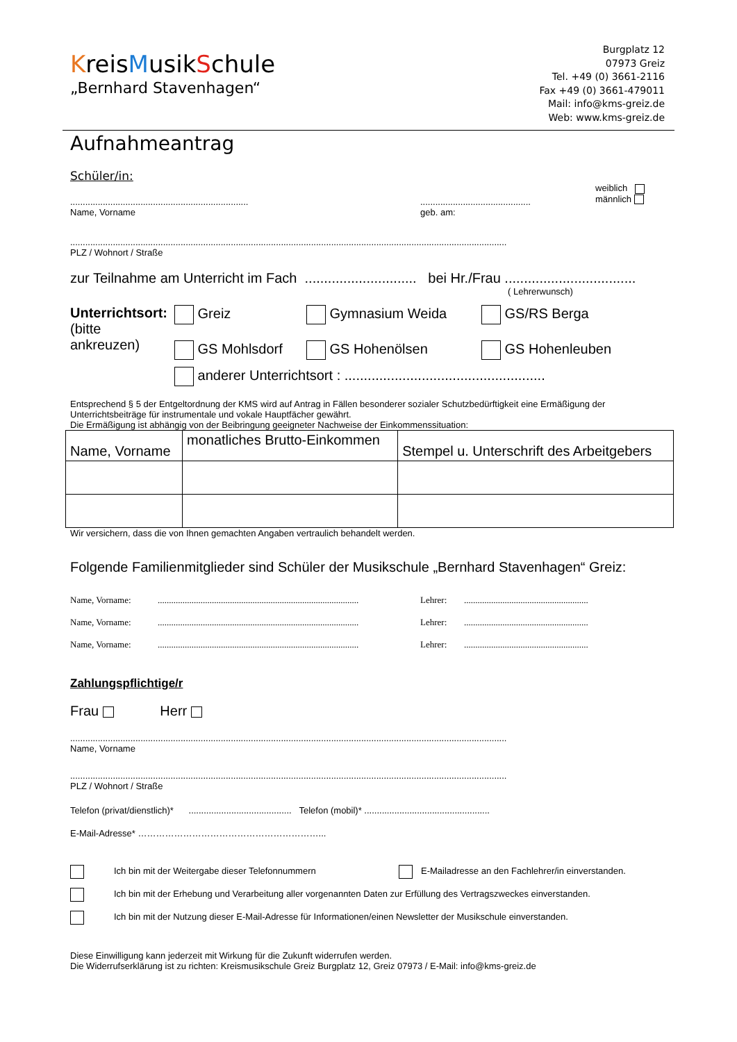KreisMusikSchule
„Bernhard Stavenhagen“
Burgplatz 12
07973 Greiz
Tel. +49 (0) 3661-2116
Fax +49 (0) 3661-479011
Mail: info@kms-greiz.de
Web: www.kms-greiz.de
Aufnahmeantrag
Schüler/in:
.......................................................................
Name, Vorname
............................................
geb. am:
weiblich
männlich
..............................................................................................................................................................................
PLZ / Wohnort / Straße
zur Teilnahme am Unterricht im Fach ............................. bei Hr./Frau ..................................
( Lehrerwunsch)
Unterrichtsort:
(bitte ankreuzen)
Greiz
GS Mohlsdorf
Gymnasium Weida
GS Hohenölsen
GS/RS Berga
GS Hohenleuben
anderer Unterrichtsort : ....................................................
Entsprechend § 5 der Entgeltordnung der KMS wird auf Antrag in Fällen besonderer sozialer Schutzbedürftigkeit eine Ermäßigung der Unterrichtsbeiträge für instrumentale und vokale Hauptfächer gewährt.
Die Ermäßigung ist abhängig von der Beibringung geeigneter Nachweise der Einkommenssituation:
| Name, Vorname | monatliches Brutto-Einkommen | Stempel u. Unterschrift des Arbeitgebers |
| --- | --- | --- |
Wir versichern, dass die von Ihnen gemachten Angaben vertraulich behandelt werden.
Folgende Familienmitglieder sind Schüler der Musikschule „Bernhard Stavenhagen“ Greiz:
Name, Vorname:......................................................................................... Lehrer:.......................................................
Name, Vorname:......................................................................................... Lehrer:.......................................................
Name, Vorname:......................................................................................... Lehrer:.......................................................
Zahlungspflichtige/r
Frau Herr
..............................................................................................................................................................................
Name, Vorname
..............................................................................................................................................................................
PLZ / Wohnort / Straße
Telefon (privat/dienstlich)* ......................................... Telefon (mobil)* ..................................................
E-Mail-Adresse* ……………………………………………………...
Ich bin mit der Weitergabe dieser Telefonnummern E-Mailadresse an den Fachlehrer/in einverstanden.
Ich bin mit der Erhebung und Verarbeitung aller vorgenannten Daten zur Erfüllung des Vertragszweckes einverstanden.
Ich bin mit der Nutzung dieser E-Mail-Adresse für Informationen/einen Newsletter der Musikschule einverstanden.
Diese Einwilligung kann jederzeit mit Wirkung für die Zukunft widerrufen werden.
Die Widerrufserklärung ist zu richten: Kreismusikschule Greiz Burgplatz 12, Greiz 07973 / E-Mail: info@kms-greiz.de